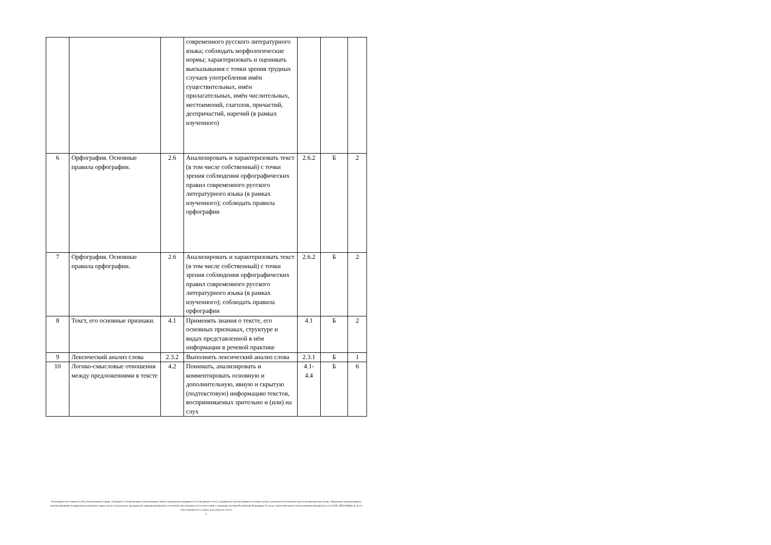| | | | современного русского литературного языка; соблюдать морфологические нормы; характеризовать и оценивать высказывания с точки зрения трудных случаев употребления имён существительных, имён прилагательных, имён числительных, местоимений, глаголов, причастий, деепричастий, наречий (в рамках изученного) | | | |
| 6 | Орфография. Основные правила орфографии. | 2.6 | Анализировать и характеризовать текст (в том числе собственный) с точки зрения соблюдения орфографических правил современного русского литературного языка (в рамках изученного); соблюдать правила орфографии | 2.6.2 | Б | 2 |
| 7 | Орфография. Основные правила орфографии. | 2.6 | Анализировать и характеризовать текст (в том числе собственный) с точки зрения соблюдения орфографических правил современного русского литературного языка (в рамках изученного); соблюдать правила орфографии | 2.6.2 | Б | 2 |
| 8 | Текст, его основные признаки. | 4.1 | Применять знания о тексте, его основных признаках, структуре и видах представленной в нём информации в речевой практике | 4.1 | Б | 2 |
| 9 | Лексический анализ слова | 2.3.2 | Выполнять лексический анализ слова | 2.3.1 | Б | 1 |
| 10 | Логико-смысловые отношения между предложениями в тексте | 4.2 | Понимать, анализировать и комментировать основную и дополнительную, явную и скрытую (подтекстовую) информацию текстов, воспринимаемых зрительно и (или) на слух | 4.1- 4.4 | Б | 6 |
Настоящий текст является объектом авторского права. Свободное и безвозмездное использование любых материалов, входящих в состав данного текста, ограничено использованием в личных целях и допускается исключительно в некоммерческих целях. Нарушение вышеуказанных положений является нарушением авторских прав и влечёт наступление гражданской, административной и уголовной ответственности в соответствии с законодательством Российской Федерации. В случае самостоятельного использования материалов теста ГАОУ ДПО МЦКО не несёт ответственности за утрату актуальности текста.
©